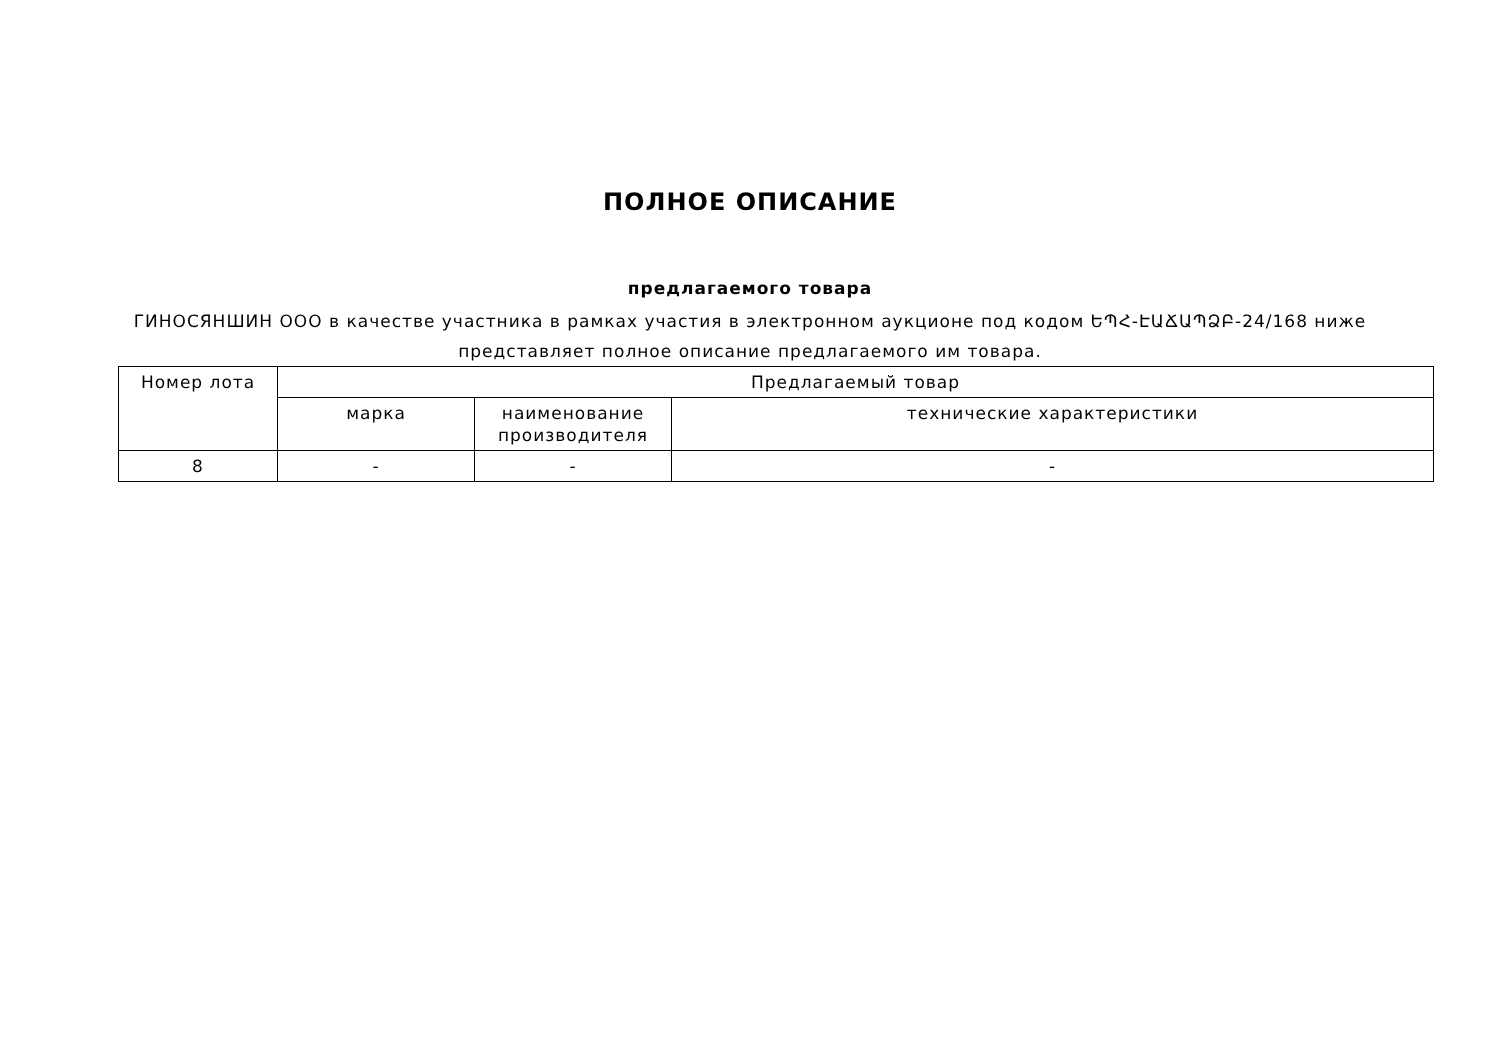ПОЛНОЕ ОПИСАНИЕ
предлагаемого товара
ГИНОСЯНШИН ООО в качестве участника в рамках участия в электронном аукционе под кодом ԵՊՀ-ԷԱՃԱՊՁԲ-24/168 ниже представляет полное описание предлагаемого им товара.
| Номер лота | Предлагаемый товар | | |
| --- | --- | --- | --- |
| | марка | наименование производителя | технические характеристики |
| 8 | - | - | - |